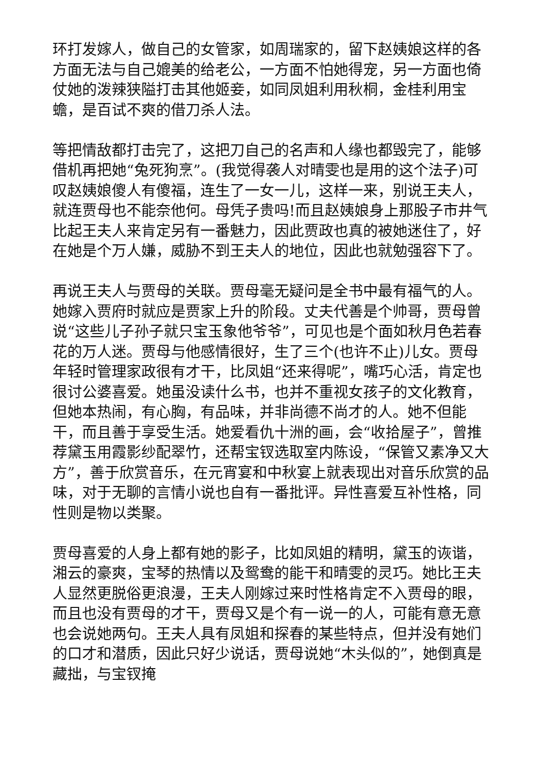环打发嫁人，做自己的女管家，如周瑞家的，留下赵姨娘这样的各方面无法与自己媲美的给老公，一方面不怕她得宠，另一方面也倚仗她的泼辣狭隘打击其他姬妾，如同凤姐利用秋桐，金桂利用宝蟾，是百试不爽的借刀杀人法。
等把情敌都打击完了，这把刀自己的名声和人缘也都毁完了，能够借机再把她“兔死狗烹”。(我觉得袭人对晴雯也是用的这个法子)可叹赵姨娘傻人有傻福，连生了一女一儿，这样一来，别说王夫人，就连贾母也不能奈他何。母凭子贵吗!而且赵姨娘身上那股子市井气比起王夫人来肯定另有一番魅力，因此贾政也真的被她迷住了，好在她是个万人嫌，威胁不到王夫人的地位，因此也就勉强容下了。
再说王夫人与贾母的关联。贾母毫无疑问是全书中最有福气的人。她嫁入贾府时就应是贾家上升的阶段。丈夫代善是个帅哥，贾母曾说“这些儿子孙子就只宝玉象他爷爷”，可见也是个面如秋月色若春花的万人迷。贾母与他感情很好，生了三个(也许不止)儿女。贾母年轻时管理家政很有才干，比凤姐“还来得呢”，嘴巧心活，肯定也很讨公婆喜爱。她虽没读什么书，也并不重视女孩子的文化教育，但她本热闹，有心胸，有品味，并非尚德不尚才的人。她不但能干，而且善于享受生活。她爱看仇十洲的画，会“收拾屋子”，曾推荐黛玉用霞影纱配翠竹，还帮宝钗选取室内陈设，“保管又素净又大方”，善于欣赏音乐，在元宵宴和中秋宴上就表现出对音乐欣赏的品味，对于无聊的言情小说也自有一番批评。异性喜爱互补性格，同性则是物以类聚。
贾母喜爱的人身上都有她的影子，比如凤姐的精明，黛玉的诙谐，湘云的豪爽，宝琴的热情以及鸳鸯的能干和晴雯的灵巧。她比王夫人显然更脱俗更浪漫，王夫人刚嫁过来时性格肯定不入贾母的眼，而且也没有贾母的才干，贾母又是个有一说一的人，可能有意无意也会说她两句。王夫人具有凤姐和探春的某些特点，但并没有她们的口才和潜质，因此只好少说话，贾母说她“木头似的”，她倒真是藏拙，与宝钗掩